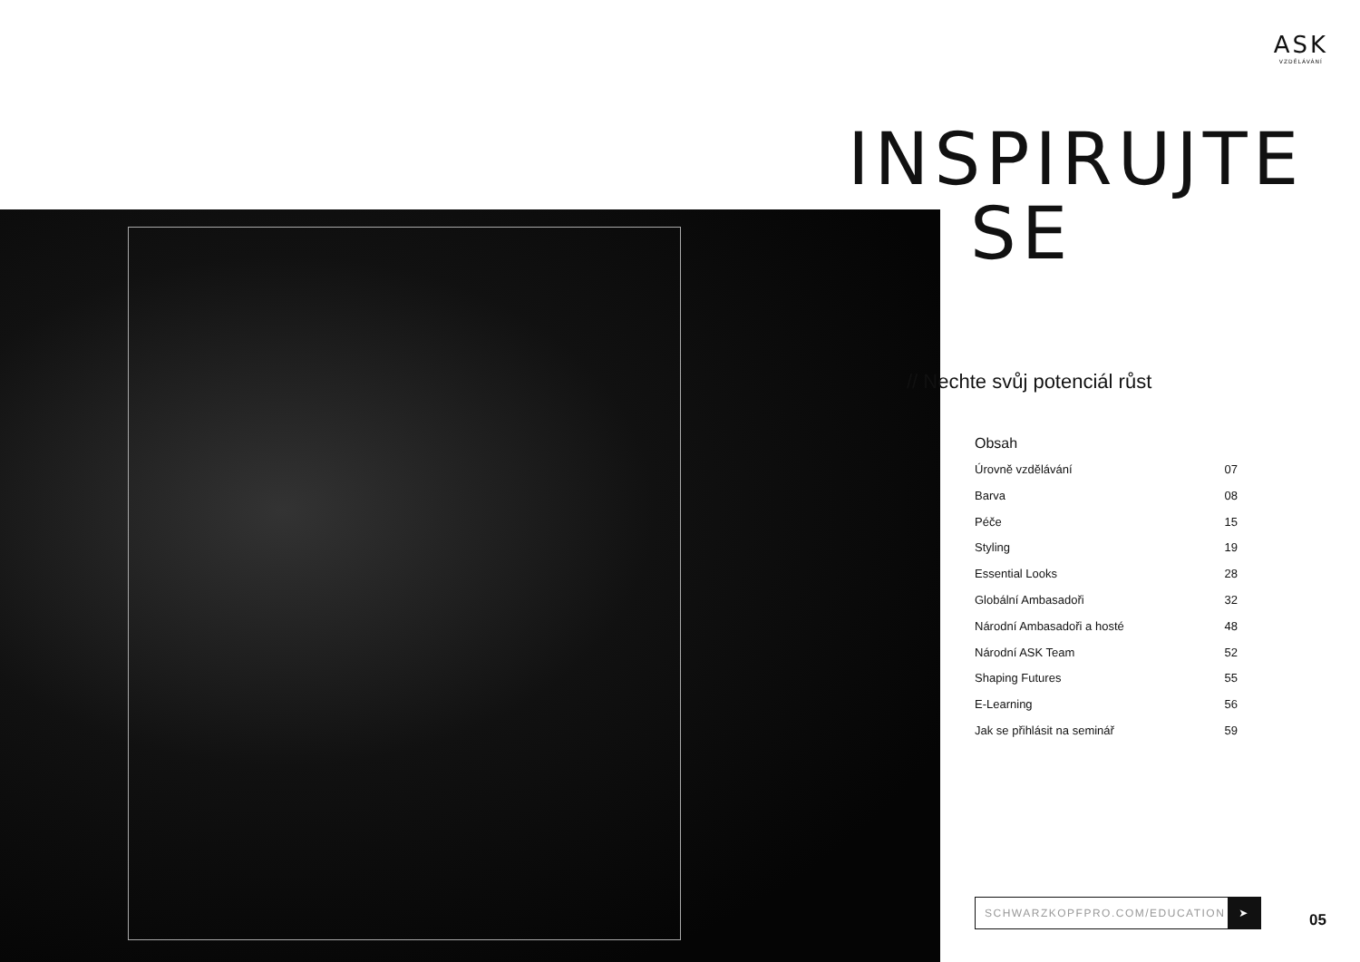ASK
VZDĚLÁVÁNÍ
INSPIRUJTE
SE
// Nechte svůj potenciál růst
Obsah
Úrovně vzdělávání 07
Barva 08
Péče 15
Styling 19
Essential Looks 28
Globální Ambasadoři 32
Národní Ambasadoři a hosté 48
Národní ASK Team 52
Shaping Futures 55
E-Learning 56
Jak se přihlásit na seminář 59
SCHWARZKOPFPRO.COM/EDUCATION ➤
05